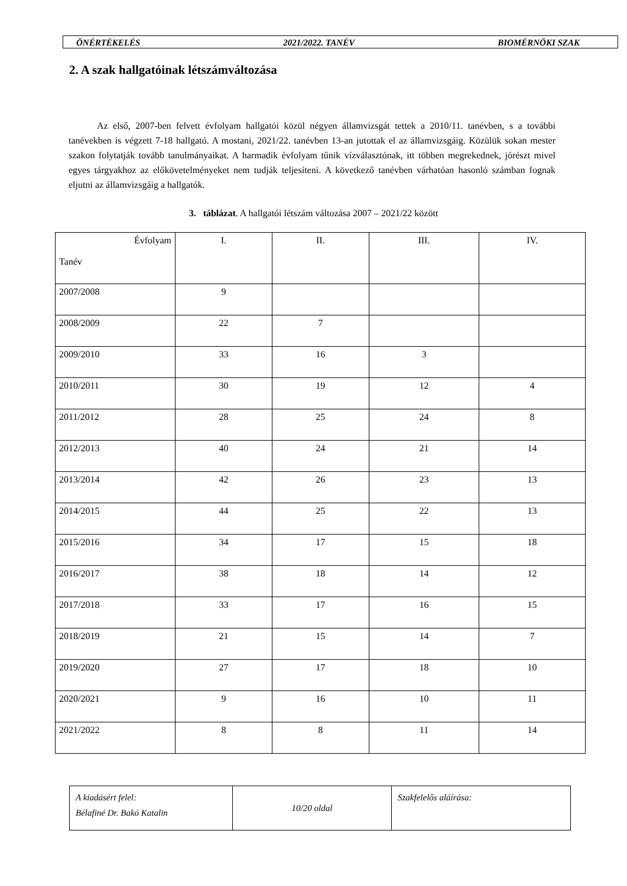ÖNÉRTÉKELÉS 2021/2022. TANÉV BIOMÉRNÖKI SZAK
2. A szak hallgatóinak létszámváltozása
Az első, 2007-ben felvett évfolyam hallgatói közül négyen államvizsgát tettek a 2010/11. tanévben, s a további tanévekben is végzett 7-18 hallgató. A mostani, 2021/22. tanévben 13-an jutottak el az államvizsgáig. Közülük sokan mester szakon folytatják tovább tanulmányaikat. A harmadik évfolyam tűnik vízválasztónak, itt többen megrekednek, jórészt mivel egyes tárgyakhoz az előkövetelményeket nem tudják teljesíteni. A következő tanévben várhatóan hasonló számban fognak eljutni az államvizsgáig a hallgatók.
3. táblázat. A hallgatói létszám változása 2007 – 2021/22 között
| Évfolyam Tanév | I. | II. | III. | IV. |
| 2007/2008 | 9 | | | |
| 2008/2009 | 22 | 7 | | |
| 2009/2010 | 33 | 16 | 3 | |
| 2010/2011 | 30 | 19 | 12 | 4 |
| 2011/2012 | 28 | 25 | 24 | 8 |
| 2012/2013 | 40 | 24 | 21 | 14 |
| 2013/2014 | 42 | 26 | 23 | 13 |
| 2014/2015 | 44 | 25 | 22 | 13 |
| 2015/2016 | 34 | 17 | 15 | 18 |
| 2016/2017 | 38 | 18 | 14 | 12 |
| 2017/2018 | 33 | 17 | 16 | 15 |
| 2018/2019 | 21 | 15 | 14 | 7 |
| 2019/2020 | 27 | 17 | 18 | 10 |
| 2020/2021 | 9 | 16 | 10 | 11 |
| 2021/2022 | 8 | 8 | 11 | 14 |
| A kiadásért felel: Bélafiné Dr. Bakó Katalin | 10/20 oldal | Szakfelelős aláírása: |